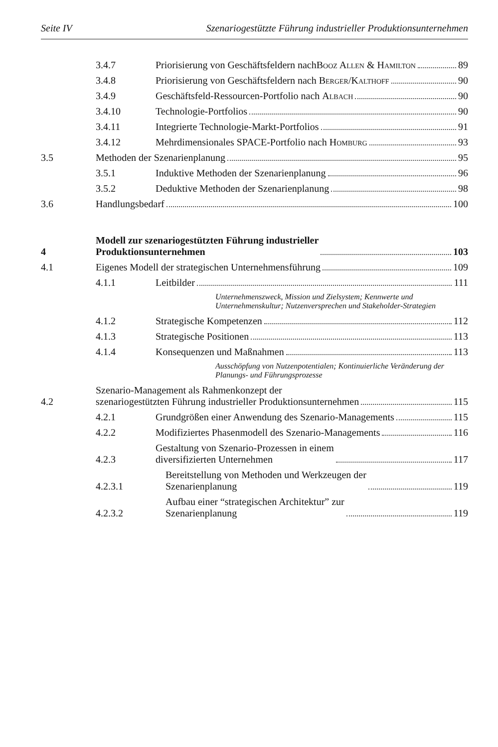Seite IV Szenariogestützte Führung industrieller Produktionsunternehmen
3.4.7
Priorisierung von Geschäftsfeldern nach
Booz Allen & Hamilton 89
3.4.8
Priorisierung von Geschäftsfeldern nach Berger/Kalthoff 90
3.4.9
Geschäftsfeld-Ressourcen-Portfolio nach Albach 90
3.4.10
Technologie-Portfolios 90
3.4.11
Integrierte Technologie-Markt-Portfolios 91
3.4.12
Mehrdimensionales SPACE-Portfolio nach Homburg 93
3.5
Methoden der Szenarienplanung 95
3.5.1
Induktive Methoden der Szenarienplanung 96
3.5.2
Deduktive Methoden der Szenarienplanung 98
3.6
Handlungsbedarf 100
4
Modell zur szenariogestützten Führung industrieller
Produktionsunternehmen 103
4.1
Eigenes Modell der strategischen Unternehmensführung 109
4.1.1
Leitbilder 111
Unternehmenszweck, Mission und Zielsystem; Kennwerte und Unternehmenskultur; Nutzenversprechen und Stakeholder-Strategien
4.1.2
Strategische Kompetenzen 112
4.1.3
Strategische Positionen 113
4.1.4
Konsequenzen und Maßnahmen 113
Ausschöpfung von Nutzenpotentialen; Kontinuierliche Veränderung der Planungs- und Führungsprozesse
4.2
Szenario-Management als Rahmenkonzept der
szenariogestützten Führung industrieller Produktionsunternehmen 115
4.2.1
Grundgrößen einer Anwendung des Szenario-Managements 115
4.2.2
Modifiziertes Phasenmodell des Szenario-Managements 116
4.2.3
Gestaltung von Szenario-Prozessen in einem
diversifizierten Unternehmen 117
4.2.3.1
Bereitstellung von Methoden und Werkzeugen der
Szenarienplanung 119
4.2.3.2
Aufbau einer “strategischen Architektur” zur
Szenarienplanung 119